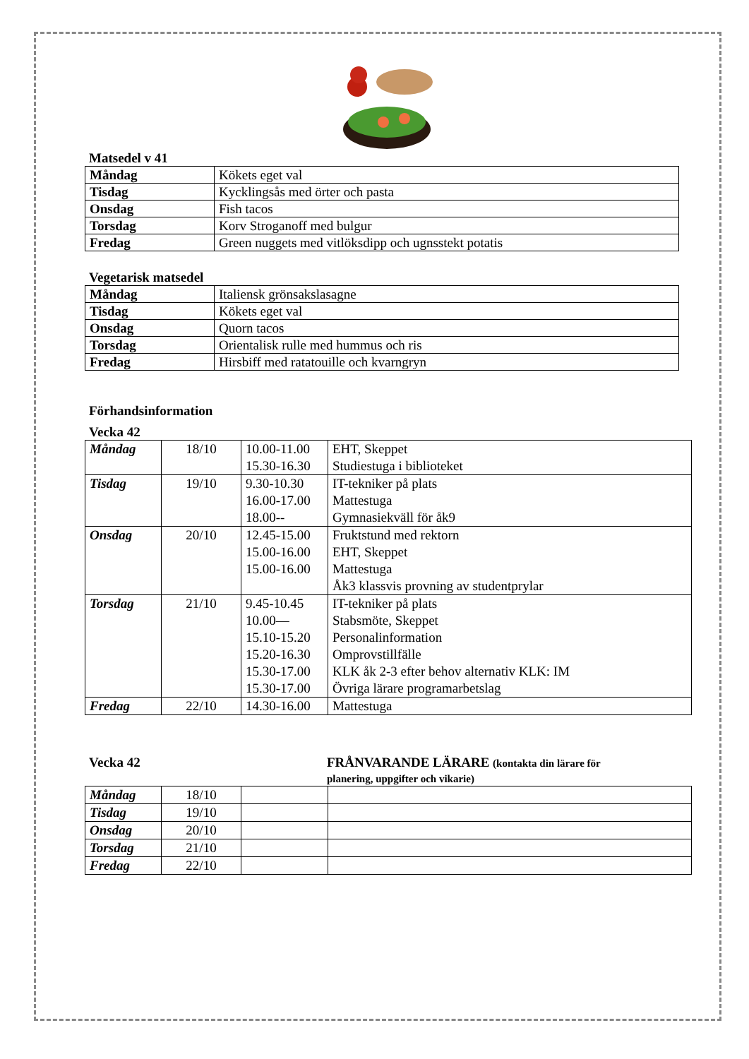Matsedel v 41
| Måndag | Kökets eget val |
| Tisdag | Kycklingsås med örter och pasta |
| Onsdag | Fish tacos |
| Torsdag | Korv Stroganoff med bulgur |
| Fredag | Green nuggets med vitlöksdipp och ugnsstekt potatis |
Vegetarisk matsedel
| Måndag | Italiensk grönsakslasagne |
| Tisdag | Kökets eget val |
| Onsdag | Quorn tacos |
| Torsdag | Orientalisk rulle med hummus och ris |
| Fredag | Hirsbiff med ratatouille och kvarngryn |
Förhandsinformation
Vecka 42
| Måndag | 18/10 | 10.00-11.00 15.30-16.30 | EHT, Skeppet Studiestuga i biblioteket |
| Tisdag | 19/10 | 9.30-10.30 16.00-17.00 18.00-- | IT-tekniker på plats Mattestuga Gymnasiekväll för åk9 |
| Onsdag | 20/10 | 12.45-15.00 15.00-16.00 15.00-16.00 | Fruktstund med rektorn EHT, Skeppet Mattestuga Åk3 klassvis provning av studentprylar |
| Torsdag | 21/10 | 9.45-10.45 10.00— 15.10-15.20 15.20-16.30 15.30-17.00 15.30-17.00 | IT-tekniker på plats Stabsmöte, Skeppet Personalinformation Omprovstillfälle KLK åk 2-3 efter behov alternativ KLK: IM Övriga lärare programarbetslag |
| Fredag | 22/10 | 14.30-16.00 | Mattestuga |
Vecka 42 FRÅNVARANDE LÄRARE (kontakta din lärare för
planering, uppgifter och vikarie)
| Måndag | 18/10 | | |
| Tisdag | 19/10 | | |
| Onsdag | 20/10 | | |
| Torsdag | 21/10 | | |
| Fredag | 22/10 | | |